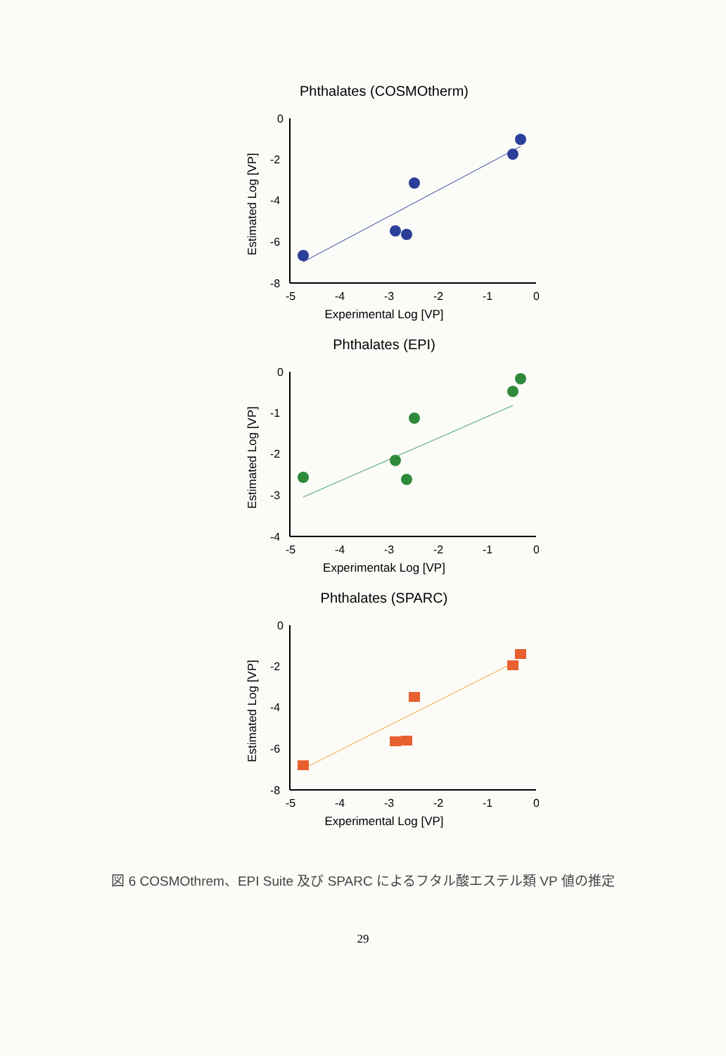Phthalates (COSMOtherm)
0
-2
-4
-6
-8
-5
-4
-3
-2
-1
0
Experimental Log [VP]
Estimated Log [VP]
Phthalates (EPI)
0
-1
-2
-3
-4
-5
-4
-3
-2
-1
0
Experimentak Log [VP]
Estimated Log [VP]
Phthalates (SPARC)
0
-2
-4
-6
-8
-5
-4
-3
-2
-1
0
Experimental Log [VP]
Estimated Log [VP]
図 6 COSMOthrem、EPI Suite 及び SPARC によるフタル酸エステル類 VP 値の推定
29